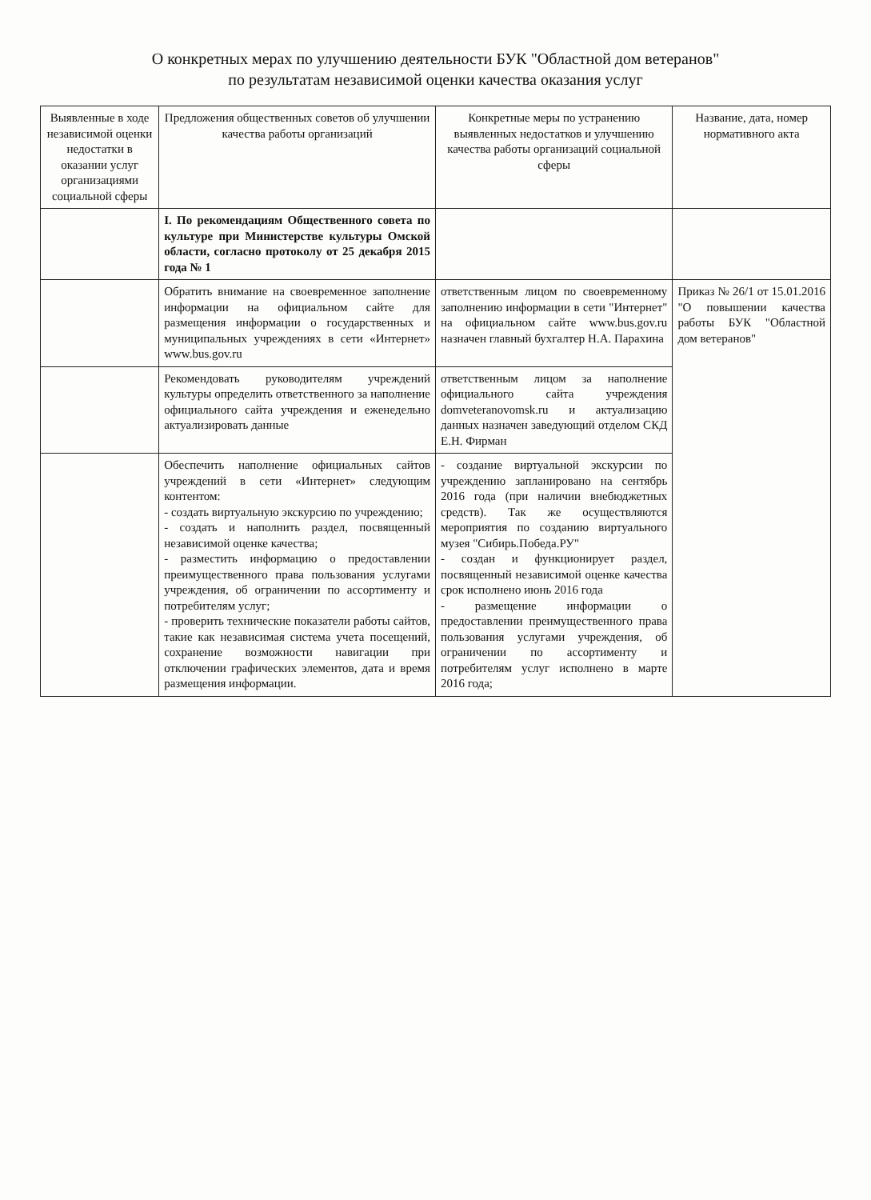О конкретных мерах по улучшению деятельности БУК "Областной дом ветеранов"
по результатам независимой оценки качества оказания услуг
| Выявленные в ходе независимой оценки недостатки в оказании услуг организациями социальной сферы | Предложения общественных советов об улучшении качества работы организаций | Конкретные меры по устранению выявленных недостатков и улучшению качества работы организаций социальной сферы | Название, дата, номер нормативного акта |
| --- | --- | --- | --- |
| | I. По рекомендациям Общественного совета по культуре при Министерстве культуры Омской области, согласно протоколу от 25 декабря 2015 года № 1 | | |
| | Обратить внимание на своевременное заполнение информации на официальном сайте для размещения информации о государственных и муниципальных учреждениях в сети «Интернет» www.bus.gov.ru | ответственным лицом по своевременному заполнению информации в сети "Интернет" на официальном сайте www.bus.gov.ru назначен главный бухгалтер Н.А. Парахина | Приказ № 26/1 от 15.01.2016 "О повышении качества работы БУК "Областной дом ветеранов" |
| | Рекомендовать руководителям учреждений культуры определить ответственного за наполнение официального сайта учреждения и еженедельно актуализировать данные | ответственным лицом за наполнение официального сайта учреждения domveteranovomsk.ru и актуализацию данных назначен заведующий отделом СКД Е.Н. Фирман | |
| | Обеспечить наполнение официальных сайтов учреждений в сети «Интернет» следующим контентом: - создать виртуальную экскурсию по учреждению; - создать и наполнить раздел, посвященный независимой оценке качества; - разместить информацию о предоставлении преимущественного права пользования услугами учреждения, об ограничении по ассортименту и потребителям услуг; - проверить технические показатели работы сайтов, такие как независимая система учета посещений, сохранение возможности навигации при отключении графических элементов, дата и время размещения информации. | - создание виртуальной экскурсии по учреждению запланировано на сентябрь 2016 года (при наличии внебюджетных средств). Так же осуществляются мероприятия по созданию виртуального музея "Сибирь.Победа.РУ" - создан и функционирует раздел, посвященный независимой оценке качества срок исполнено июнь 2016 года - размещение информации о предоставлении преимущественного права пользования услугами учреждения, об ограничении по ассортименту и потребителям услуг исполнено в марте 2016 года; | |